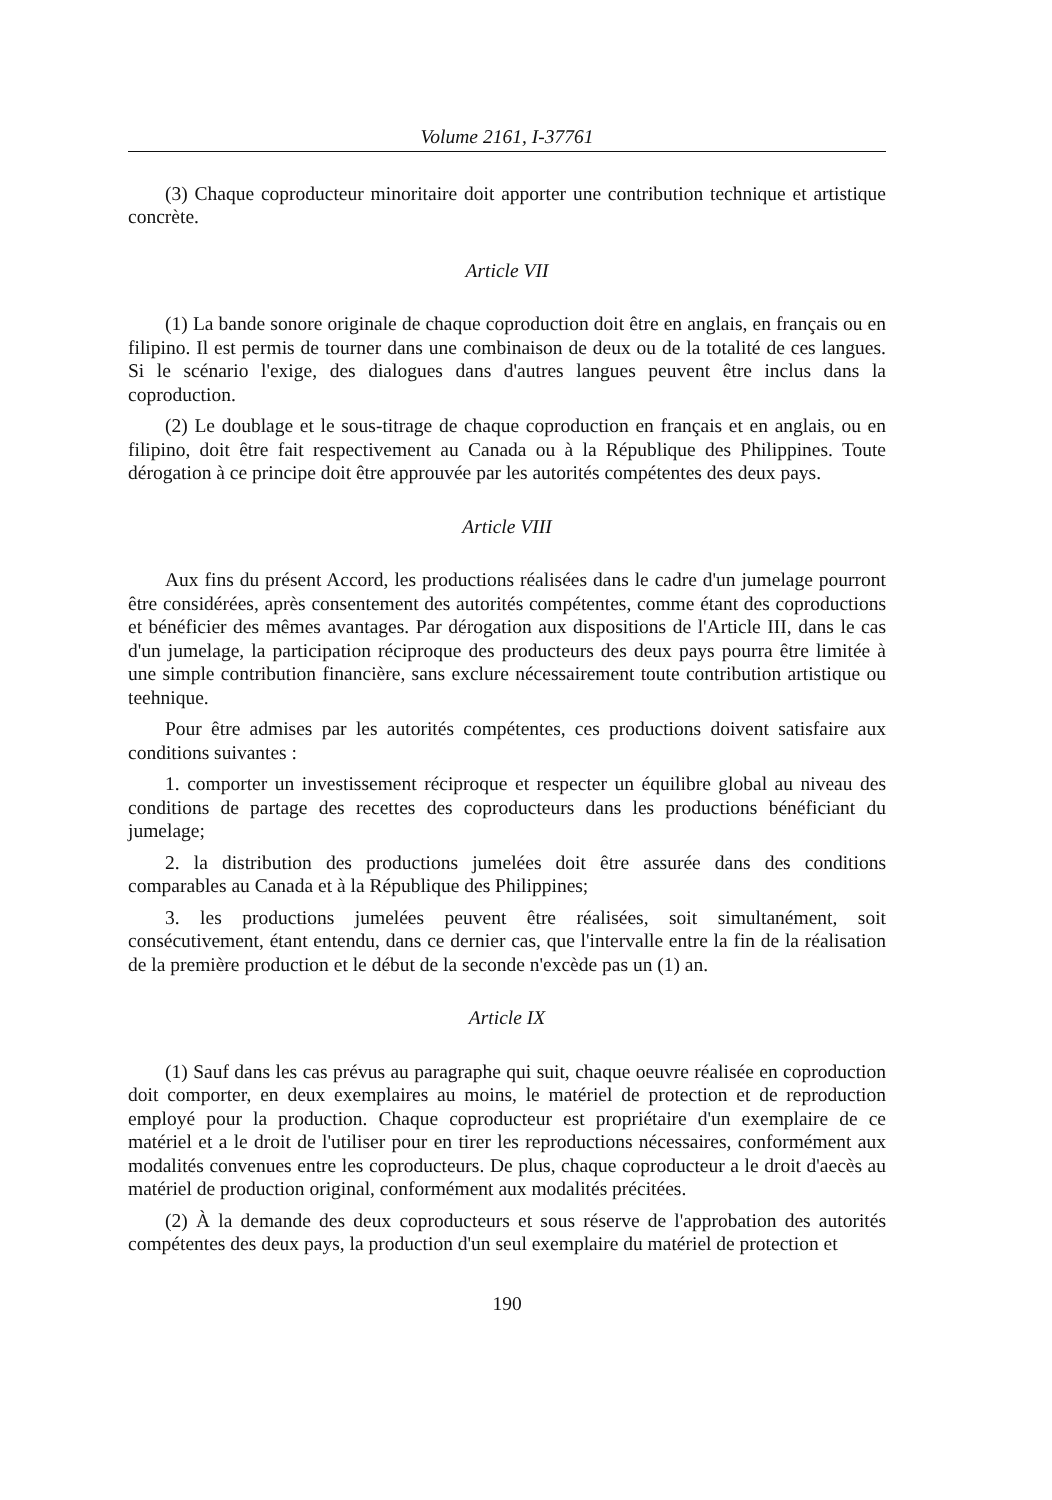Volume 2161, I-37761
(3) Chaque coproducteur minoritaire doit apporter une contribution technique et artistique concrète.
Article VII
(1) La bande sonore originale de chaque coproduction doit être en anglais, en français ou en filipino. Il est permis de tourner dans une combinaison de deux ou de la totalité de ces langues. Si le scénario l'exige, des dialogues dans d'autres langues peuvent être inclus dans la coproduction.
(2) Le doublage et le sous-titrage de chaque coproduction en français et en anglais, ou en filipino, doit être fait respectivement au Canada ou à la République des Philippines. Toute dérogation à ce principe doit être approuvée par les autorités compétentes des deux pays.
Article VIII
Aux fins du présent Accord, les productions réalisées dans le cadre d'un jumelage pourront être considérées, après consentement des autorités compétentes, comme étant des coproductions et bénéficier des mêmes avantages. Par dérogation aux dispositions de l'Article III, dans le cas d'un jumelage, la participation réciproque des producteurs des deux pays pourra être limitée à une simple contribution financière, sans exclure nécessairement toute contribution artistique ou teehnique.
Pour être admises par les autorités compétentes, ces productions doivent satisfaire aux conditions suivantes :
1. comporter un investissement réciproque et respecter un équilibre global au niveau des conditions de partage des recettes des coproducteurs dans les productions bénéficiant du jumelage;
2. la distribution des productions jumelées doit être assurée dans des conditions comparables au Canada et à la République des Philippines;
3. les productions jumelées peuvent être réalisées, soit simultanément, soit consécutivement, étant entendu, dans ce dernier cas, que l'intervalle entre la fin de la réalisation de la première production et le début de la seconde n'excède pas un (1) an.
Article IX
(1) Sauf dans les cas prévus au paragraphe qui suit, chaque oeuvre réalisée en coproduction doit comporter, en deux exemplaires au moins, le matériel de protection et de reproduction employé pour la production. Chaque coproducteur est propriétaire d'un exemplaire de ce matériel et a le droit de l'utiliser pour en tirer les reproductions nécessaires, conformément aux modalités convenues entre les coproducteurs. De plus, chaque coproducteur a le droit d'aecès au matériel de production original, conformément aux modalités précitées.
(2) À la demande des deux coproducteurs et sous réserve de l'approbation des autorités compétentes des deux pays, la production d'un seul exemplaire du matériel de protection et
190